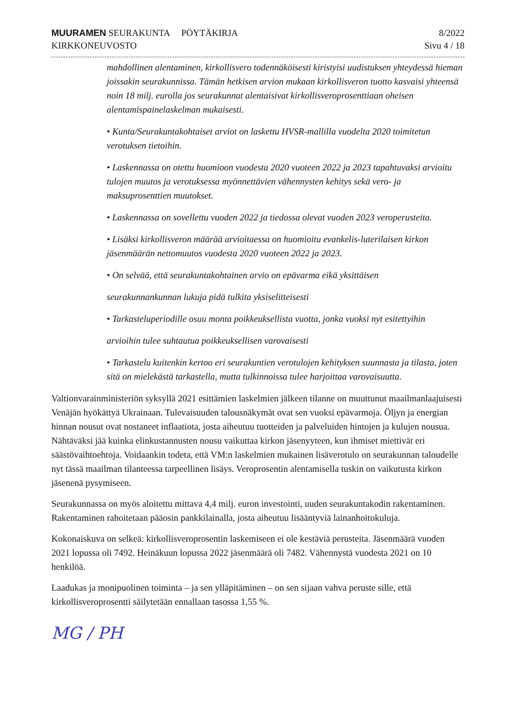MUURAMEN SEURAKUNTA PÖYTÄKIRJA
KIRKKONEUVOSTO
8/2022
Sivu 4 / 18
mahdollinen alentaminen, kirkollisvero todennäköisesti kiristyisi uudistuksen yhteydessä hieman joissakin seurakunnissa. Tämän hetkisen arvion mukaan kirkollisveron tuotto kasvaisi yhteensä noin 18 milj. eurolla jos seurakunnat alentaisivat kirkollisveroprosenttiaan oheisen alentamispainelaskelman mukaisesti.
• Kunta/Seurakuntakohtaiset arviot on laskettu HVSR-mallilla vuodelta 2020 toimitetun verotuksen tietoihin.
• Laskennassa on otettu huomioon vuodesta 2020 vuoteen 2022 ja 2023 tapahtuvaksi arvioitu tulojen muutos ja verotuksessa myönnettävien vähennysten kehitys sekä vero- ja maksuprosenttien muutokset.
• Laskennassa on sovellettu vuoden 2022 ja tiedossa olevat vuoden 2023 veroperusteita.
• Lisäksi kirkollisveron määrää arvioitaessa on huomioitu evankelis-luterilaisen kirkon jäsenmäärän nettomuutos vuodesta 2020 vuoteen 2022 ja 2023.
• On selvää, että seurakuntakohtainen arvio on epävarma eikä yksittäisen
seurakunnankunnan lukuja pidä tulkita yksiselitteisesti
• Tarkasteluperiodille osuu monta poikkeuksellista vuotta, jonka vuoksi nyt esitettyihin
arvioihin tulee suhtautua poikkeuksellisen varovaisesti
• Tarkastelu kuitenkin kertoo eri seurakuntien verotulojen kehityksen suunnasta ja tilasta, joten sitä on mielekästä tarkastella, mutta tulkinnoissa tulee harjoittaa varovaisuutta.
Valtionvarainministeriön syksyllä 2021 esittämien laskelmien jälkeen tilanne on muuttunut maailmanlaajuisesti Venäjän hyökättyä Ukrainaan. Tulevaisuuden talousnäkymät ovat sen vuoksi epävarmoja. Öljyn ja energian hinnan nousut ovat nostaneet inflaatiota, josta aiheutuu tuotteiden ja palveluiden hintojen ja kulujen nousua. Nähtäväksi jää kuinka elinkustannusten nousu vaikuttaa kirkon jäsenyyteen, kun ihmiset miettivät eri säästövaihtoehtoja. Voidaankin todeta, että VM:n laskelmien mukainen lisäverotulo on seurakunnan taloudelle nyt tässä maailman tilanteessa tarpeellinen lisäys. Veroprosentin alentamisella tuskin on vaikutusta kirkon jäsenenä pysymiseen.
Seurakunnassa on myös aloitettu mittava 4,4 milj. euron investointi, uuden seurakuntakodin rakentaminen. Rakentaminen rahoitetaan pääosin pankkilainalla, josta aiheutuu lisääntyviä lainanhoitokuluja.
Kokonaiskuva on selkeä: kirkollisveroprosentin laskemiseen ei ole kestäviä perusteita. Jäsenmäärä vuoden 2021 lopussa oli 7492. Heinäkuun lopussa 2022 jäsenmäärä oli 7482. Vähennystä vuodesta 2021 on 10 henkilöä.
Laadukas ja monipuolinen toiminta – ja sen ylläpitäminen – on sen sijaan vahva peruste sille, että kirkollisveroprosentti säilytetään ennallaan tasossa 1,55 %.
MG / PH